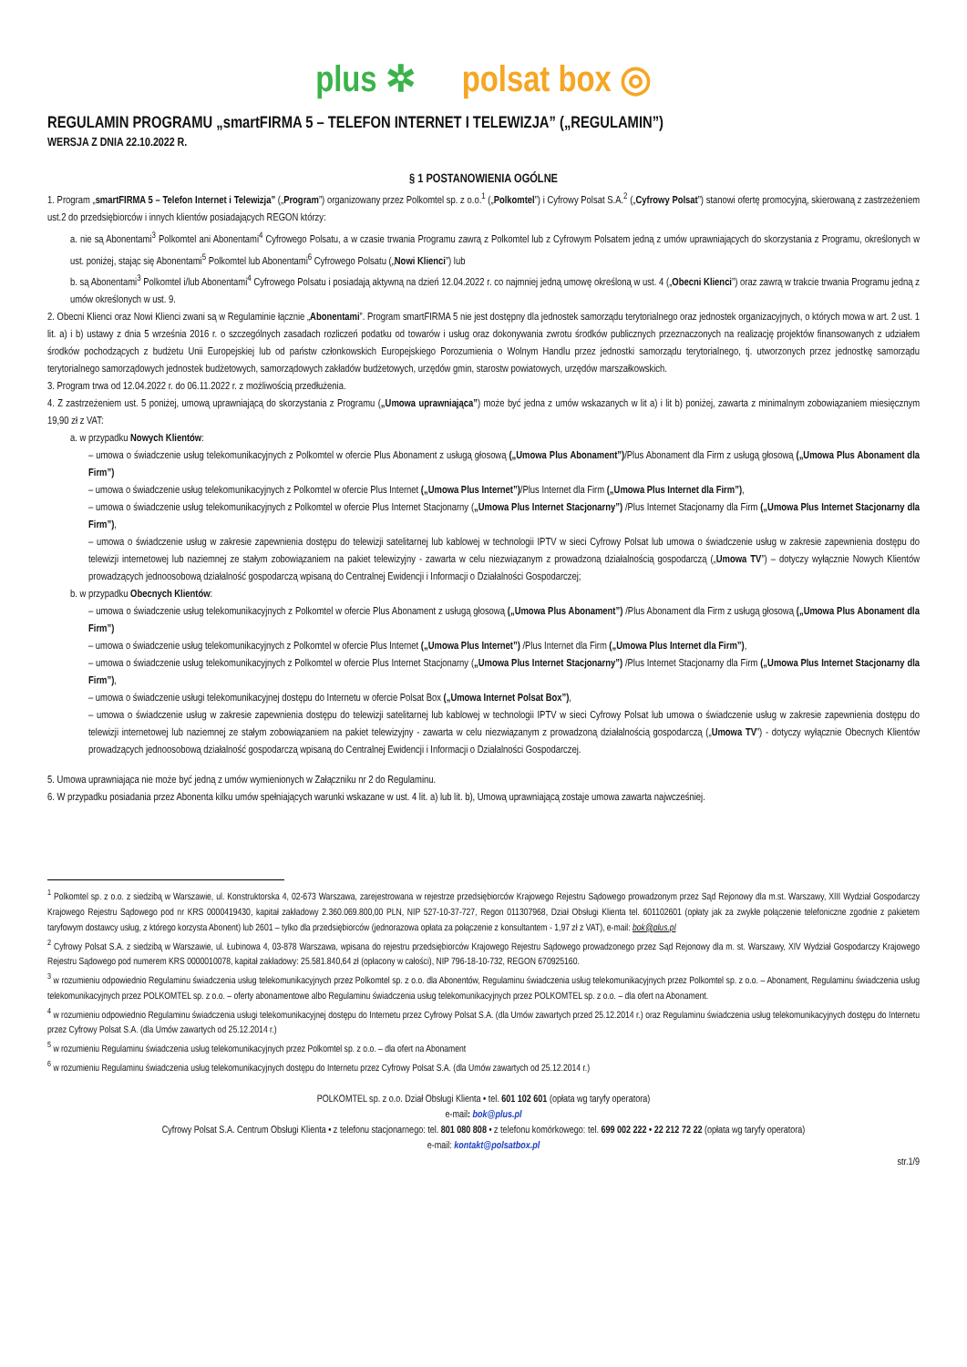plus ✲ polsat box ◎
REGULAMIN PROGRAMU „smartFIRMA 5 – TELEFON INTERNET I TELEWIZJA” („REGULAMIN”)
WERSJA Z DNIA 22.10.2022 R.
§ 1 POSTANOWIENIA OGÓLNE
1. Program „smartFIRMA 5 – Telefon Internet i Telewizja” („Program”) organizowany przez Polkomtel sp. z o.o.<sup>1</sup> („Polkomtel”) i Cyfrowy Polsat S.A.<sup>2</sup> („Cyfrowy Polsat”) stanowi ofertę promocyjną, skierowaną z zastrzeżeniem ust.2 do przedsiębiorców i innych klientów posiadających REGON którzy:
a. nie są Abonentami<sup>3</sup> Polkomtel ani Abonentami<sup>4</sup> Cyfrowego Polsatu, a w czasie trwania Programu zawrą z Polkomtel lub z Cyfrowym Polsatem jedną z umów uprawniających do skorzystania z Programu, określonych w ust. poniżej, stając się Abonentami<sup>5</sup> Polkomtel lub Abonentami<sup>6</sup> Cyfrowego Polsatu („Nowi Klienci”) lub
b. są Abonentami<sup>3</sup> Polkomtel i/lub Abonentami<sup>4</sup> Cyfrowego Polsatu i posiadają aktywną na dzień 12.04.2022 r. co najmniej jedną umowę określoną w ust. 4 („Obecni Klienci”) oraz zawrą w trakcie trwania Programu jedną z umów określonych w ust. 9.
2. Obecni Klienci oraz Nowi Klienci zwani są w Regulaminie łącznie „Abonentami”. Program smartFIRMA 5 nie jest dostępny dla jednostek samorządu terytorialnego oraz jednostek organizacyjnych, o których mowa w art. 2 ust. 1 lit. a) i b) ustawy z dnia 5 września 2016 r. o szczególnych zasadach rozliczeń podatku od towarów i usług oraz dokonywania zwrotu środków publicznych przeznaczonych na realizację projektów finansowanych z udziałem środków pochodzących z budżetu Unii Europejskiej lub od państw członkowskich Europejskiego Porozumienia o Wolnym Handlu przez jednostki samorządu terytorialnego, tj. utworzonych przez jednostkę samorządu terytorialnego samorządowych jednostek budżetowych, samorządowych zakładów budżetowych, urzędów gmin, starostw powiatowych, urzędów marszałkowskich.
3. Program trwa od 12.04.2022 r. do 06.11.2022 r. z możliwością przedłużenia.
4. Z zastrzeżeniem ust. 5 poniżej, umową uprawniającą do skorzystania z Programu („Umowa uprawniająca”) może być jedna z umów wskazanych w lit a) i lit b) poniżej, zawarta z minimalnym zobowiązaniem miesięcznym 19,90 zł z VAT:
a. w przypadku Nowych Klientów:
– umowa o świadczenie usług telekomunikacyjnych z Polkomtel w ofercie Plus Abonament z usługą głosową („Umowa Plus Abonament”)/Plus Abonament dla Firm z usługą głosową („Umowa Plus Abonament dla Firm”)
– umowa o świadczenie usług telekomunikacyjnych z Polkomtel w ofercie Plus Internet („Umowa Plus Internet”)/Plus Internet dla Firm („Umowa Plus Internet dla Firm”),
– umowa o świadczenie usług telekomunikacyjnych z Polkomtel w ofercie Plus Internet Stacjonarny („Umowa Plus Internet Stacjonarny”) /Plus Internet Stacjonarny dla Firm („Umowa Plus Internet Stacjonarny dla Firm”),
– umowa o świadczenie usług w zakresie zapewnienia dostępu do telewizji satelitarnej lub kablowej w technologii IPTV w sieci Cyfrowy Polsat lub umowa o świadczenie usług w zakresie zapewnienia dostępu do telewizji internetowej lub naziemnej ze stałym zobowiązaniem na pakiet telewizyjny - zawarta w celu niezwiązanym z prowadzoną działalnością gospodarczą („Umowa TV”) – dotyczy wyłącznie Nowych Klientów prowadzących jednoosobową działalność gospodarczą wpisaną do Centralnej Ewidencji i Informacji o Działalności Gospodarczej;
b. w przypadku Obecnych Klientów:
– umowa o świadczenie usług telekomunikacyjnych z Polkomtel w ofercie Plus Abonament z usługą głosową („Umowa Plus Abonament”) /Plus Abonament dla Firm z usługą głosową („Umowa Plus Abonament dla Firm”)
– umowa o świadczenie usług telekomunikacyjnych z Polkomtel w ofercie Plus Internet („Umowa Plus Internet”) /Plus Internet dla Firm („Umowa Plus Internet dla Firm”),
– umowa o świadczenie usług telekomunikacyjnych z Polkomtel w ofercie Plus Internet Stacjonarny („Umowa Plus Internet Stacjonarny”) /Plus Internet Stacjonarny dla Firm („Umowa Plus Internet Stacjonarny dla Firm”),
– umowa o świadczenie usługi telekomunikacyjnej dostępu do Internetu w ofercie Polsat Box („Umowa Internet Polsat Box”),
– umowa o świadczenie usług w zakresie zapewnienia dostępu do telewizji satelitarnej lub kablowej w technologii IPTV w sieci Cyfrowy Polsat lub umowa o świadczenie usług w zakresie zapewnienia dostępu do telewizji internetowej lub naziemnej ze stałym zobowiązaniem na pakiet telewizyjny - zawarta w celu niezwiązanym z prowadzoną działalnością gospodarczą („Umowa TV”) - dotyczy wyłącznie Obecnych Klientów prowadzących jednoosobową działalność gospodarczą wpisaną do Centralnej Ewidencji i Informacji o Działalności Gospodarczej.
5. Umowa uprawniająca nie może być jedną z umów wymienionych w Załączniku nr 2 do Regulaminu.
6. W przypadku posiadania przez Abonenta kilku umów spełniających warunki wskazane w ust. 4 lit. a) lub lit. b), Umową uprawniającą zostaje umowa zawarta najwcześniej.
<sup>1</sup> Polkomtel sp. z o.o. z siedzibą w Warszawie, ul. Konstruktorska 4, 02-673 Warszawa, zarejestrowana w rejestrze przedsiębiorców Krajowego Rejestru Sądowego prowadzonym przez Sąd Rejonowy dla m.st. Warszawy, XIII Wydział Gospodarczy Krajowego Rejestru Sądowego pod nr KRS 0000419430, kapitał zakładowy 2.360.069.800,00 PLN, NIP 527-10-37-727, Regon 011307968, Dział Obsługi Klienta tel. 601102601 (opłaty jak za zwykłe połączenie telefoniczne zgodnie z pakietem taryfowym dostawcy usług, z którego korzysta Abonent) lub 2601 – tylko dla przedsiębiorców (jednorazowa opłata za połączenie z konsultantem - 1,97 zł z VAT), e-mail: bok@plus.pl
<sup>2</sup> Cyfrowy Polsat S.A. z siedzibą w Warszawie, ul. Łubinowa 4, 03-878 Warszawa, wpisana do rejestru przedsiębiorców Krajowego Rejestru Sądowego prowadzonego przez Sąd Rejonowy dla m. st. Warszawy, XIV Wydział Gospodarczy Krajowego Rejestru Sądowego pod numerem KRS 0000010078, kapitał zakładowy: 25.581.840,64 zł (opłacony w całości), NIP 796-18-10-732, REGON 670925160.
<sup>3</sup> w rozumieniu odpowiednio Regulaminu świadczenia usług telekomunikacyjnych przez Polkomtel sp. z o.o. dla Abonentów, Regulaminu świadczenia usług telekomunikacyjnych przez Polkomtel sp. z o.o. – Abonament, Regulaminu świadczenia usług telekomunikacyjnych przez POLKOMTEL sp. z o.o. – oferty abonamentowe albo Regulaminu świadczenia usług telekomunikacyjnych przez POLKOMTEL sp. z o.o. – dla ofert na Abonament.
<sup>4</sup> w rozumieniu odpowiednio Regulaminu świadczenia usługi telekomunikacyjnej dostępu do Internetu przez Cyfrowy Polsat S.A. (dla Umów zawartych przed 25.12.2014 r.) oraz Regulaminu świadczenia usług telekomunikacyjnych dostępu do Internetu przez Cyfrowy Polsat S.A. (dla Umów zawartych od 25.12.2014 r.)
<sup>5</sup> w rozumieniu Regulaminu świadczenia usług telekomunikacyjnych przez Polkomtel sp. z o.o. – dla ofert na Abonament
<sup>6</sup> w rozumieniu Regulaminu świadczenia usług telekomunikacyjnych dostępu do Internetu przez Cyfrowy Polsat S.A. (dla Umów zawartych od 25.12.2014 r.)
POLKOMTEL sp. z o.o. Dział Obsługi Klienta • tel. 601 102 601 (opłata wg taryfy operatora)
e-mail: bok@plus.pl
Cyfrowy Polsat S.A. Centrum Obsługi Klienta • z telefonu stacjonarnego: tel. 801 080 808 • z telefonu komórkowego: tel. 699 002 222 • 22 212 72 22 (opłata wg taryfy operatora)
e-mail: kontakt@polsatbox.pl
str.1/9